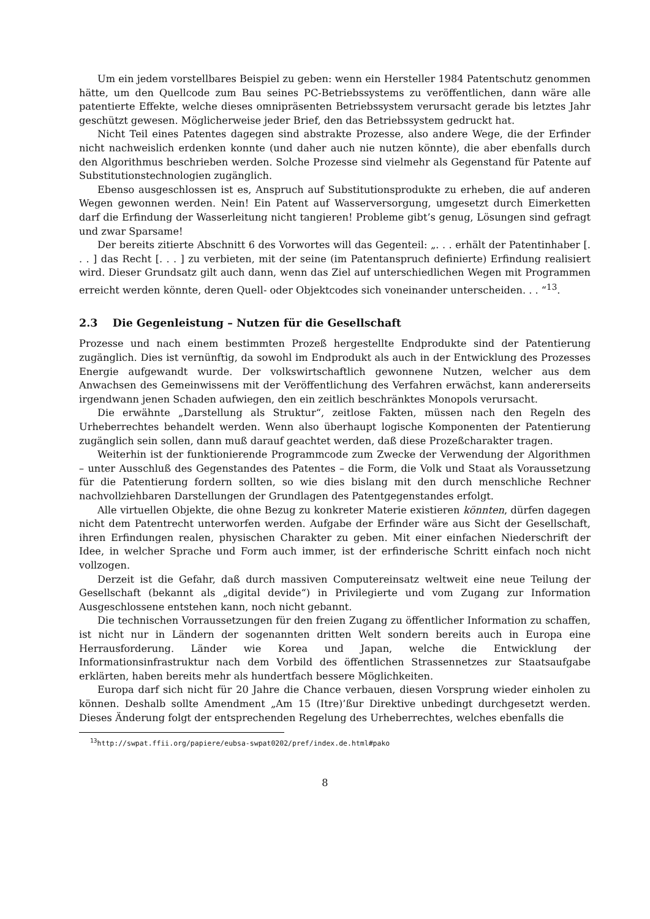Um ein jedem vorstellbares Beispiel zu geben: wenn ein Hersteller 1984 Patentschutz genommen hätte, um den Quellcode zum Bau seines PC-Betriebssystems zu veröffentlichen, dann wäre alle patentierte Effekte, welche dieses omnipräsenten Betriebssystem verursacht gerade bis letztes Jahr geschützt gewesen. Möglicherweise jeder Brief, den das Betriebssystem gedruckt hat.
Nicht Teil eines Patentes dagegen sind abstrakte Prozesse, also andere Wege, die der Erfinder nicht nachweislich erdenken konnte (und daher auch nie nutzen könnte), die aber ebenfalls durch den Algorithmus beschrieben werden. Solche Prozesse sind vielmehr als Gegenstand für Patente auf Substitutionstechnologien zugänglich.
Ebenso ausgeschlossen ist es, Anspruch auf Substitutionsprodukte zu erheben, die auf anderen Wegen gewonnen werden. Nein! Ein Patent auf Wasserversorgung, umgesetzt durch Eimerketten darf die Erfindung der Wasserleitung nicht tangieren! Probleme gibt’s genug, Lösungen sind gefragt und zwar Sparsame!
Der bereits zitierte Abschnitt 6 des Vorwortes will das Gegenteil: „. . . erhält der Patentinhaber [. . . ] das Recht [. . . ] zu verbieten, mit der seine (im Patentanspruch definierte) Erfindung realisiert wird. Dieser Grundsatz gilt auch dann, wenn das Ziel auf unterschiedlichen Wegen mit Programmen erreicht werden könnte, deren Quell- oder Objektcodes sich voneinander unterscheiden. . . “<sup>13</sup>.
2.3 Die Gegenleistung – Nutzen für die Gesellschaft
Prozesse und nach einem bestimmten Prozeß hergestellte Endprodukte sind der Patentierung zugänglich. Dies ist vernünftig, da sowohl im Endprodukt als auch in der Entwicklung des Prozesses Energie aufgewandt wurde. Der volkswirtschaftlich gewonnene Nutzen, welcher aus dem Anwachsen des Gemeinwissens mit der Veröffentlichung des Verfahren erwächst, kann andererseits irgendwann jenen Schaden aufwiegen, den ein zeitlich beschränktes Monopols verursacht.
Die erwähnte „Darstellung als Struktur“, zeitlose Fakten, müssen nach den Regeln des Urheberrechtes behandelt werden. Wenn also überhaupt logische Komponenten der Patentierung zugänglich sein sollen, dann muß darauf geachtet werden, daß diese Prozeßcharakter tragen.
Weiterhin ist der funktionierende Programmcode zum Zwecke der Verwendung der Algorithmen – unter Ausschluß des Gegenstandes des Patentes – die Form, die Volk und Staat als Voraussetzung für die Patentierung fordern sollten, so wie dies bislang mit den durch menschliche Rechner nachvollziehbaren Darstellungen der Grundlagen des Patentgegenstandes erfolgt.
Alle virtuellen Objekte, die ohne Bezug zu konkreter Materie existieren könnten, dürfen dagegen nicht dem Patentrecht unterworfen werden. Aufgabe der Erfinder wäre aus Sicht der Gesellschaft, ihren Erfindungen realen, physischen Charakter zu geben. Mit einer einfachen Niederschrift der Idee, in welcher Sprache und Form auch immer, ist der erfinderische Schritt einfach noch nicht vollzogen.
Derzeit ist die Gefahr, daß durch massiven Computereinsatz weltweit eine neue Teilung der Gesellschaft (bekannt als „digital devide“) in Privilegierte und vom Zugang zur Information Ausgeschlossene entstehen kann, noch nicht gebannt.
Die technischen Vorraussetzungen für den freien Zugang zu öffentlicher Information zu schaffen, ist nicht nur in Ländern der sogenannten dritten Welt sondern bereits auch in Europa eine Herrausforderung. Länder wie Korea und Japan, welche die Entwicklung der Informationsinfrastruktur nach dem Vorbild des öffentlichen Strassennetzes zur Staatsaufgabe erklärten, haben bereits mehr als hundertfach bessere Möglichkeiten.
Europa darf sich nicht für 20 Jahre die Chance verbauen, diesen Vorsprung wieder einholen zu können. Deshalb sollte Amendment „Am 15 (Itre)’ßur Direktive unbedingt durchgesetzt werden. Dieses Änderung folgt der entsprechenden Regelung des Urheberrechtes, welches ebenfalls die
<sup>13</sup> http://swpat.ffii.org/papiere/eubsa-swpat0202/pref/index.de.html#pako
8